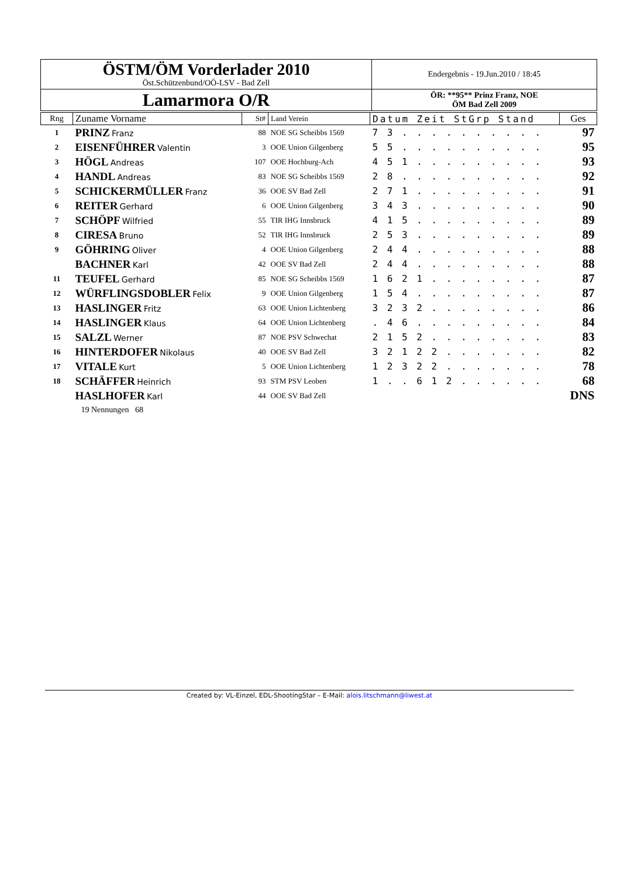| ÖSTM/ÖM Vorderlader 2010 Öst.Schützenbund/OÖ-LSV - Bad Zell | Endergebnis - 19.Jun.2010 / 18:45 |
| Lamarmora O/R | ÖR: **95** Prinz Franz, NOE ÖM Bad Zell 2009 |
| Rng | Zuname Vorname | St# | Land Verein | Datum Zeit StGrp Stand | Ges |
| --- | --- | --- | --- | --- | --- |
| 1 | PRINZ Franz | 88 | NOE SG Scheibbs 1569 | 7 3 . . . . . . . . . . | 97 |
| 2 | EISENFÜHRER Valentin | 3 | OOE Union Gilgenberg | 5 5 . . . . . . . . . . | 95 |
| 3 | HÖGL Andreas | 107 | OOE Hochburg-Ach | 4 5 1 . . . . . . . . . | 93 |
| 4 | HANDL Andreas | 83 | NOE SG Scheibbs 1569 | 2 8 . . . . . . . . . . | 92 |
| 5 | SCHICKERMÜLLER Franz | 36 | OOE SV Bad Zell | 2 7 1 . . . . . . . . . | 91 |
| 6 | REITER Gerhard | 6 | OOE Union Gilgenberg | 3 4 3 . . . . . . . . . | 90 |
| 7 | SCHÖPF Wilfried | 55 | TIR IHG Innsbruck | 4 1 5 . . . . . . . . . | 89 |
| 8 | CIRESA Bruno | 52 | TIR IHG Innsbruck | 2 5 3 . . . . . . . . . | 89 |
| 9 | GÖHRING Oliver | 4 | OOE Union Gilgenberg | 2 4 4 . . . . . . . . . | 88 |
| | BACHNER Karl | 42 | OOE SV Bad Zell | 2 4 4 . . . . . . . . . | 88 |
| 11 | TEUFEL Gerhard | 85 | NOE SG Scheibbs 1569 | 1 6 2 1 . . . . . . . . | 87 |
| 12 | WÜRFLINGSDOBLER Felix | 9 | OOE Union Gilgenberg | 1 5 4 . . . . . . . . . | 87 |
| 13 | HASLINGER Fritz | 63 | OOE Union Lichtenberg | 3 2 3 2 . . . . . . . . | 86 |
| 14 | HASLINGER Klaus | 64 | OOE Union Lichtenberg | . 4 6 . . . . . . . . . | 84 |
| 15 | SALZL Werner | 87 | NOE PSV Schwechat | 2 1 5 2 . . . . . . . . | 83 |
| 16 | HINTERDOFER Nikolaus | 40 | OOE SV Bad Zell | 3 2 1 2 2 . . . . . . . | 82 |
| 17 | VITALE Kurt | 5 | OOE Union Lichtenberg | 1 2 3 2 2 . . . . . . . | 78 |
| 18 | SCHÄFFER Heinrich | 93 | STM PSV Leoben | 1 . . 6 1 2 . . . . . . | 68 |
| | HASLHOFER Karl | 44 | OOE SV Bad Zell | | DNS |
| | 19 Nennungen 68 | | | | |
Created by: VL-Einzel, EDL-ShootingStar – E-Mail: alois.litschmann@liwest.at